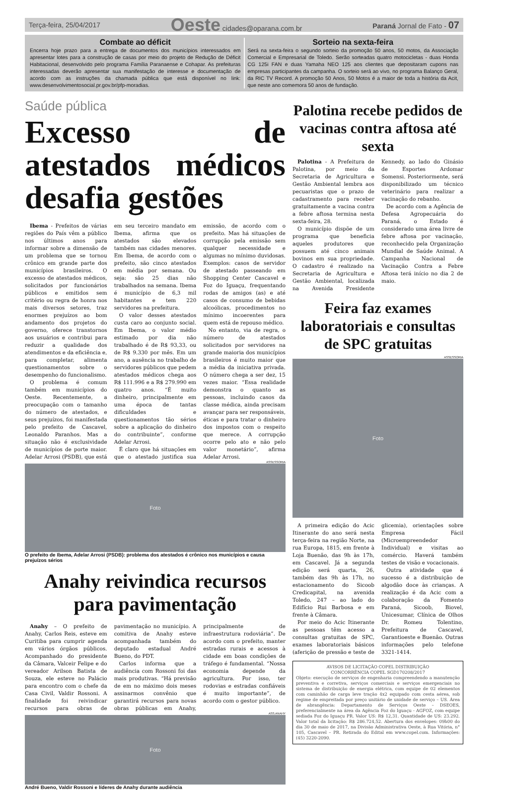Terça-feira, 25/04/2017 Oeste cidades@oparana.com.br Paraná Jornal de Fato - 07
Combate ao déficit
Encerra hoje prazo para a entrega de documentos dos municípios interessados em apresentar lotes para a construção de casas por meio do projeto de Redução de Déficit Habitacional, desenvolvido pelo programa Família Paranaense e Cohapar. As prefeituras interessadas deverão apresentar sua manifestação de interesse e documentação de acordo com as instruções da chamada pública que está disponível no link: www.desenvolvimentosocial.pr.gov.br/pfp-moradias.
Sorteio na sexta-feira
Será na sexta-feira o segundo sorteio da promoção 50 anos, 50 motos, da Associação Comercial e Empresarial de Toledo. Serão sorteadas quatro motocicletas - duas Honda CG 125i FAN e duas Yamaha NEO 125 aos clientes que depositaram cupons nas empresas participantes da campanha. O sorteio será ao vivo, no programa Balanço Geral, da RIC TV Record. A promoção 50 Anos, 50 Motos é a maior de toda a história da Acit, que neste ano comemora 50 anos de fundação.
Saúde pública
Excesso de atestados médicos desafia gestões
Ibema - Prefeitos de várias regiões do País vêm a público nos últimos anos para informar sobre a dimensão de um problema que se tornou crônico em grande parte dos municípios brasileiros. O excesso de atestados médicos, solicitados por funcionários públicos e emitidos sem critério ou regra de honra nos mais diversos setores, traz enormes prejuízos ao bom andamento dos projetos do governo, oferece transtornos aos usuários e contribui para reduzir a qualidade dos atendimentos e da eficiência e, para completar, alimenta questionamentos sobre o desempenho do funcionalismo.
O problema é comum também em municípios do Oeste. Recentemente, a preocupação com o tamanho do número de atestados, e seus prejuízos, foi manifestada pelo prefeito de Cascavel, Leonaldo Paranhos. Mas a situação não é exclusividade de municípios de porte maior. Adelar Arrosi (PSDB), que está em seu terceiro mandato em Ibema, afirma que os atestados são elevados também nas cidades menores. Em Ibema, de acordo com o prefeito, são cinco atestados em média por semana. Ou seja: são 25 dias não trabalhados na semana. Ibema é município de 6,3 mil habitantes e tem 220 servidores na prefeitura.
O valor desses atestados custa caro ao conjunto social. Em Ibema, o valor médio estimado por dia não trabalhado é de R$ 93,33, ou de R$ 9.330 por mês. Em um ano, a ausência no trabalho de servidores públicos que pedem atestados médicos chega aos R$ 111.996 e a R$ 279.990 em quatro anos. “É muito dinheiro, principalmente em uma época de tantas dificuldades e questionamentos tão sérios sobre a aplicação do dinheiro do contribuinte”, conforme Adelar Arrosi.
É claro que há situações em que o atestado justifica sua emissão, de acordo com o prefeito. Mas há situações de corrupção pela emissão sem qualquer necessidade e algumas no mínimo duvidosas. Exemplos: casos de servidor de atestado passeando em Shopping Center Cascavel e Foz do Iguaçu, frequentando rodas de amigos (as) e até casos de consumo de bebidas alcoólicas, procedimentos no mínimo incoerentes para quem está de repouso médico.
No entanto, via de regra, o número de atestados solicitados por servidores na grande maioria dos municípios brasileiros é muito maior que a média da iniciativa privada. O número chega a ser dez, 15 vezes maior. “Essa realidade demonstra o quanto as pessoas, incluindo casos da classe médica, ainda precisam avançar para ser responsáveis, éticas e para tratar o dinheiro dos impostos com o respeito que merece. A corrupção ocorre pelo ato e não pelo valor monetário”, afirma Adelar Arrosi.
ASSESSORIA
Foto
O prefeito de Ibema, Adelar Arrosi (PSDB): problema dos atestados é crônico nos municípios e causa prejuízos sérios
Anahy reivindica recursos para pavimentação
Anahy – O prefeito de Anahy, Carlos Reis, esteve em Curitiba para cumprir agenda em vários órgãos públicos. Acompanhado do presidente da Câmara, Valceir Felipe e do vereador Arilson Batista de Souza, ele esteve no Palácio para encontro com o chefe da Casa Civil, Valdir Rossoni. A finalidade foi reivindicar recursos para obras de pavimentação no município. A comitiva de Anahy esteve acompanhada também do deputado estadual André Bueno, do PDT.
Carlos informa que a audiência com Rossoni foi das mais produtivas. “Há previsão de em no máximo dois meses assinarmos convênio que garantirá recursos para novas obras públicas em Anahy, principalmente de infraestrutura rodoviária”. De acordo com o prefeito, manter estradas rurais e acessos à cidade em boas condições de tráfego é fundamental. “Nossa economia depende da agricultura. Por isso, ter rodovias e estradas confiáveis é muito importante”, de acordo com o gestor público.
ASS.ANAHY
Foto
André Bueno, Valdir Rossoni e líderes de Anahy durante audiência
Palotina recebe pedidos de vacinas contra aftosa até sexta
Palotina - A Prefeitura de Palotina, por meio da Secretaria de Agricultura e Gestão Ambiental lembra aos pecuaristas que o prazo de cadastramento para receber gratuitamente a vacina contra a febre aftosa termina nesta sexta-feira, 28.
O município dispõe de um programa que beneficia aqueles produtores que possuem até cinco animais bovinos em sua propriedade. O cadastro é realizado na Secretaria de Agricultura e Gestão Ambiental, localizada na Avenida Presidente Kennedy, ao lado do Ginásio de Esportes Ardomar Somensi. Posteriormente, será disponibilizado um técnico veterinário para realizar a vacinação do rebanho.
De acordo com a Agência de Defesa Agropecuária do Paraná, o Estado é considerado uma área livre de febre aftosa por vacinação, reconhecido pela Organização Mundial de Saúde Animal. A Campanha Nacional de Vacinação Contra a Febre Aftosa terá início no dia 2 de maio.
Feira faz exames laboratoriais e consultas de SPC gratuitas
ASSESSORIA
Foto
A primeira edição do Acic Itinerante do ano será nesta terça-feira na região Norte, na rua Europa, 1815, em frente à Loja Buenão, das 9h às 17h, em Cascavel. Já a segunda edição será quarta, 26, também das 9h às 17h, no estacionamento do Sicoob Credicapital, na avenida Toledo, 247 – ao lado do Edifício Rui Barbosa e em frente à Câmara.
Por meio do Acic Itinerante as pessoas têm acesso a consultas gratuitas de SPC, exames laboratoriais básicos (aferição de pressão e teste de glicemia), orientações sobre Empresa Fácil (Microempreendedor Individual) e visitas ao comércio. Haverá também testes de visão e vocacionais.
Outra atividade que é sucesso é a distribuição de algodão doce às crianças. A realização é da Acic com a colaboração da Fomento Paraná, Sicoob, Biovel, Unicesumar, Clínica de Olhos Dr. Romeu Tolentino, Prefeitura de Cascavel, Garantioeste e Buenão. Outras informações pelo telefone 3321-1414.
AVISOS DE LICITAÇÃO COPEL DISTRIBUIÇÃO
CONCORRÊNCIA COPEL SGD170208/2017
Objeto: execução de serviços de engenharia compreendendo a manutenção preventiva e corretiva, serviços comerciais e serviços emergenciais no sistema de distribuição de energia elétrica, com equipe de 02 elementos com caminhão de carga leve tração 4x2 equipado com cesta aérea, sob regime de empreitada por preço unitário de unidade de serviço – US. Área de abrangência: Departamento de Serviços Oeste – DSEOES, preferencialmente na área da Agência Foz do Iguaçu - AGFOZ, com equipe sediada Foz do Iguaçu PR. Valor US: R$ 12,31. Quantidade de US: 23.292. Valor total da licitação: R$ 286.724,52. Abertura dos envelopes: 09h00 do dia 30 de maio de 2017, na Divisão Administrativa Oeste, à Rua Vitória, n° 105, Cascavel – PR. Retirada do Edital em www.copel.com. Informações: (45) 3220-2090.